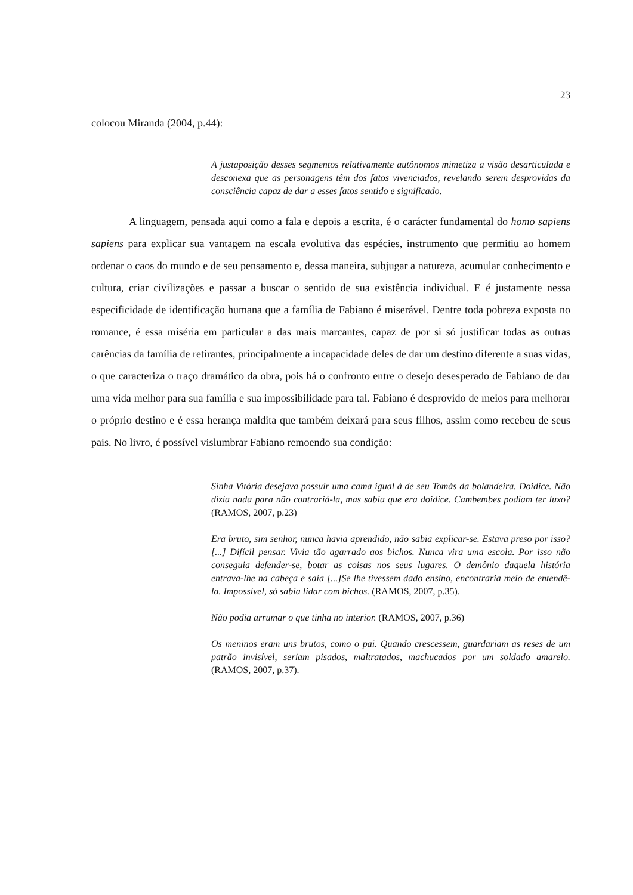23
colocou Miranda (2004, p.44):
A justaposição desses segmentos relativamente autônomos mimetiza a visão desarticulada e desconexa que as personagens têm dos fatos vivenciados, revelando serem desprovidas da consciência capaz de dar a esses fatos sentido e significado.
A linguagem, pensada aqui como a fala e depois a escrita, é o carácter fundamental do homo sapiens sapiens para explicar sua vantagem na escala evolutiva das espécies, instrumento que permitiu ao homem ordenar o caos do mundo e de seu pensamento e, dessa maneira, subjugar a natureza, acumular conhecimento e cultura, criar civilizações e passar a buscar o sentido de sua existência individual. E é justamente nessa especificidade de identificação humana que a família de Fabiano é miserável. Dentre toda pobreza exposta no romance, é essa miséria em particular a das mais marcantes, capaz de por si só justificar todas as outras carências da família de retirantes, principalmente a incapacidade deles de dar um destino diferente a suas vidas, o que caracteriza o traço dramático da obra, pois há o confronto entre o desejo desesperado de Fabiano de dar uma vida melhor para sua família e sua impossibilidade para tal. Fabiano é desprovido de meios para melhorar o próprio destino e é essa herança maldita que também deixará para seus filhos, assim como recebeu de seus pais. No livro, é possível vislumbrar Fabiano remoendo sua condição:
Sinha Vitória desejava possuir uma cama igual à de seu Tomás da bolandeira. Doidice. Não dizia nada para não contrariá-la, mas sabia que era doidice. Cambembes podiam ter luxo? (RAMOS, 2007, p.23)
Era bruto, sim senhor, nunca havia aprendido, não sabia explicar-se. Estava preso por isso?[...] Difícil pensar. Vivia tão agarrado aos bichos. Nunca vira uma escola. Por isso não conseguia defender-se, botar as coisas nos seus lugares. O demônio daquela história entrava-lhe na cabeça e saía [...]Se lhe tivessem dado ensino, encontraria meio de entendê-la. Impossível, só sabia lidar com bichos. (RAMOS, 2007, p.35).
Não podia arrumar o que tinha no interior. (RAMOS, 2007, p.36)
Os meninos eram uns brutos, como o pai. Quando crescessem, guardariam as reses de um patrão invisível, seriam pisados, maltratados, machucados por um soldado amarelo. (RAMOS, 2007, p.37).